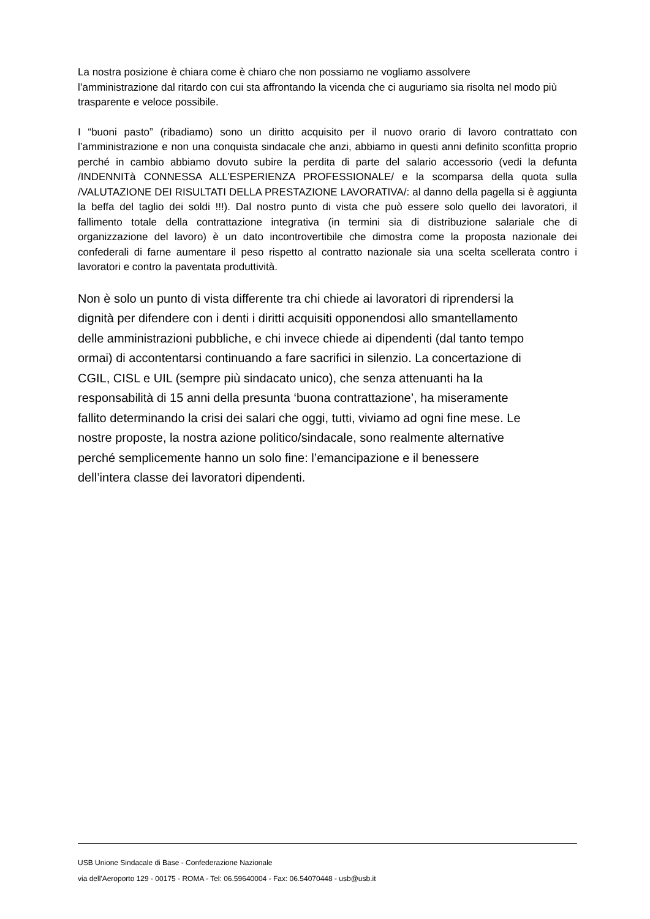La nostra posizione è chiara come è chiaro che non possiamo ne vogliamo assolvere
l’amministrazione dal ritardo con cui sta affrontando la vicenda che ci auguriamo sia risolta nel modo più trasparente e veloce possibile.
I “buoni pasto” (ribadiamo) sono un diritto acquisito per il nuovo orario di lavoro contrattato con l’amministrazione e non una conquista sindacale che anzi, abbiamo in questi anni definito sconfitta proprio perché in cambio abbiamo dovuto subire la perdita di parte del salario accessorio (vedi la defunta /INDENNITà CONNESSA ALL’ESPERIENZA PROFESSIONALE/ e la scomparsa della quota sulla /VALUTAZIONE DEI RISULTATI DELLA PRESTAZIONE LAVORATIVA/: al danno della pagella si è aggiunta la beffa del taglio dei soldi !!!). Dal nostro punto di vista che può essere solo quello dei lavoratori, il fallimento totale della contrattazione integrativa (in termini sia di distribuzione salariale che di organizzazione del lavoro) è un dato incontrovertibile che dimostra come la proposta nazionale dei confederali di farne aumentare il peso rispetto al contratto nazionale sia una scelta scellerata contro i lavoratori e contro la paventata produttività.
Non è solo un punto di vista differente tra chi chiede ai lavoratori di riprendersi la
dignità per difendere con i denti i diritti acquisiti opponendosi allo smantellamento
delle amministrazioni pubbliche, e chi invece chiede ai dipendenti (dal tanto tempo
ormai) di accontentarsi continuando a fare sacrifici in silenzio. La concertazione di
CGIL, CISL e UIL (sempre più sindacato unico), che senza attenuanti ha la
responsabilità di 15 anni della presunta ‘buona contrattazione’, ha miseramente
fallito determinando la crisi dei salari che oggi, tutti, viviamo ad ogni fine mese. Le
nostre proposte, la nostra azione politico/sindacale, sono realmente alternative
perché semplicemente hanno un solo fine: l’emancipazione e il benessere
dell’intera classe dei lavoratori dipendenti.
USB Unione Sindacale di Base - Confederazione Nazionale
via dell'Aeroporto 129 - 00175 - ROMA - Tel: 06.59640004 - Fax: 06.54070448 - usb@usb.it